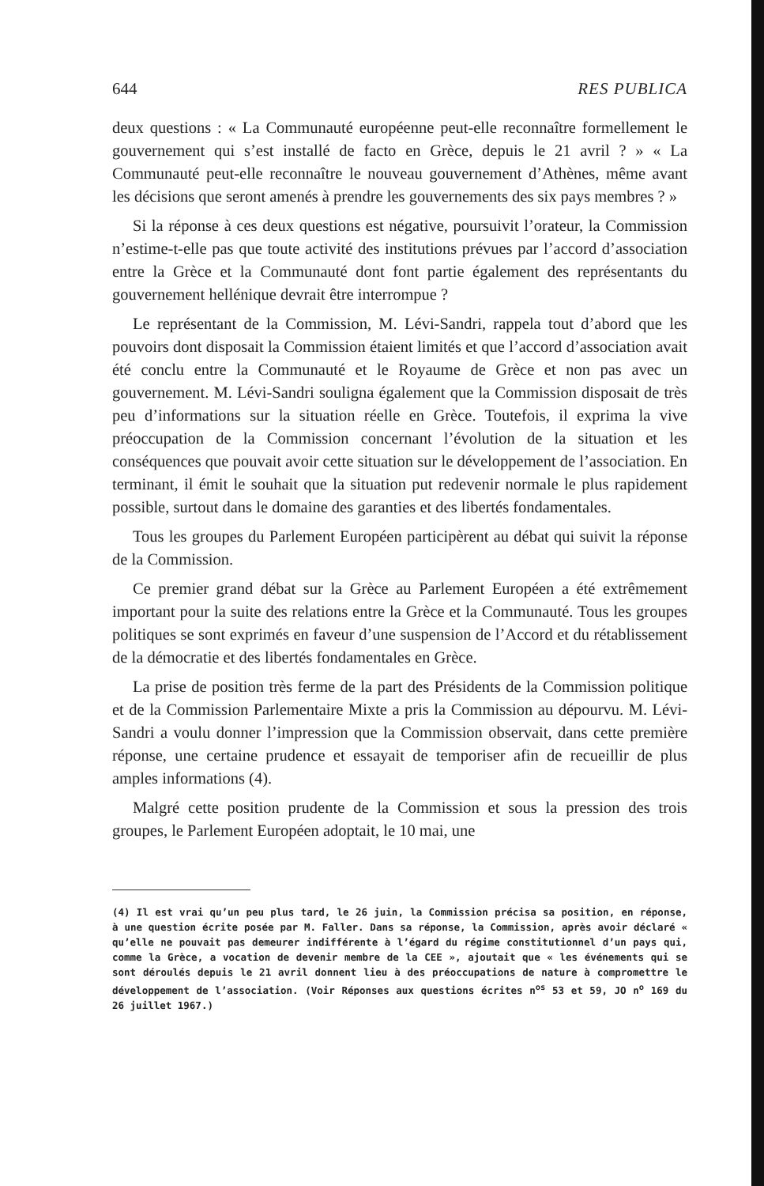644 RES PUBLICA
deux questions : « La Communauté européenne peut-elle reconnaître formellement le gouvernement qui s’est installé de facto en Grèce, depuis le 21 avril ? » « La Communauté peut-elle reconnaître le nouveau gouvernement d’Athènes, même avant les décisions que seront amenés à prendre les gouvernements des six pays membres ? »
Si la réponse à ces deux questions est négative, poursuivit l’orateur, la Commission n’estime-t-elle pas que toute activité des institutions prévues par l’accord d’association entre la Grèce et la Communauté dont font partie également des représentants du gouvernement hellénique devrait être interrompue ?
Le représentant de la Commission, M. Lévi-Sandri, rappela tout d’abord que les pouvoirs dont disposait la Commission étaient limités et que l’accord d’association avait été conclu entre la Communauté et le Royaume de Grèce et non pas avec un gouvernement. M. Lévi-Sandri souligna également que la Commission disposait de très peu d’informations sur la situation réelle en Grèce. Toutefois, il exprima la vive préoccupation de la Commission concernant l’évolution de la situation et les conséquences que pouvait avoir cette situation sur le développement de l’association. En terminant, il émit le souhait que la situation put redevenir normale le plus rapidement possible, surtout dans le domaine des garanties et des libertés fondamentales.
Tous les groupes du Parlement Européen participèrent au débat qui suivit la réponse de la Commission.
Ce premier grand débat sur la Grèce au Parlement Européen a été extrêmement important pour la suite des relations entre la Grèce et la Communauté. Tous les groupes politiques se sont exprimés en faveur d’une suspension de l’Accord et du rétablissement de la démocratie et des libertés fondamentales en Grèce.
La prise de position très ferme de la part des Présidents de la Commission politique et de la Commission Parlementaire Mixte a pris la Commission au dépourvu. M. Lévi-Sandri a voulu donner l’impression que la Commission observait, dans cette première réponse, une certaine prudence et essayait de temporiser afin de recueillir de plus amples informations (4).
Malgré cette position prudente de la Commission et sous la pression des trois groupes, le Parlement Européen adoptait, le 10 mai, une
(4) Il est vrai qu’un peu plus tard, le 26 juin, la Commission précisa sa position, en réponse, à une question écrite posée par M. Faller. Dans sa réponse, la Commission, après avoir déclaré « qu’elle ne pouvait pas demeurer indifférente à l’égard du régime constitutionnel d’un pays qui, comme la Grèce, a vocation de devenir membre de la CEE », ajoutait que « les événements qui se sont déroulés depuis le 21 avril donnent lieu à des préoccupations de nature à compromettre le développement de l’association. (Voir Réponses aux questions écrites n<sup>os</sup> 53 et 59, JO n<sup>o</sup> 169 du 26 juillet 1967.)